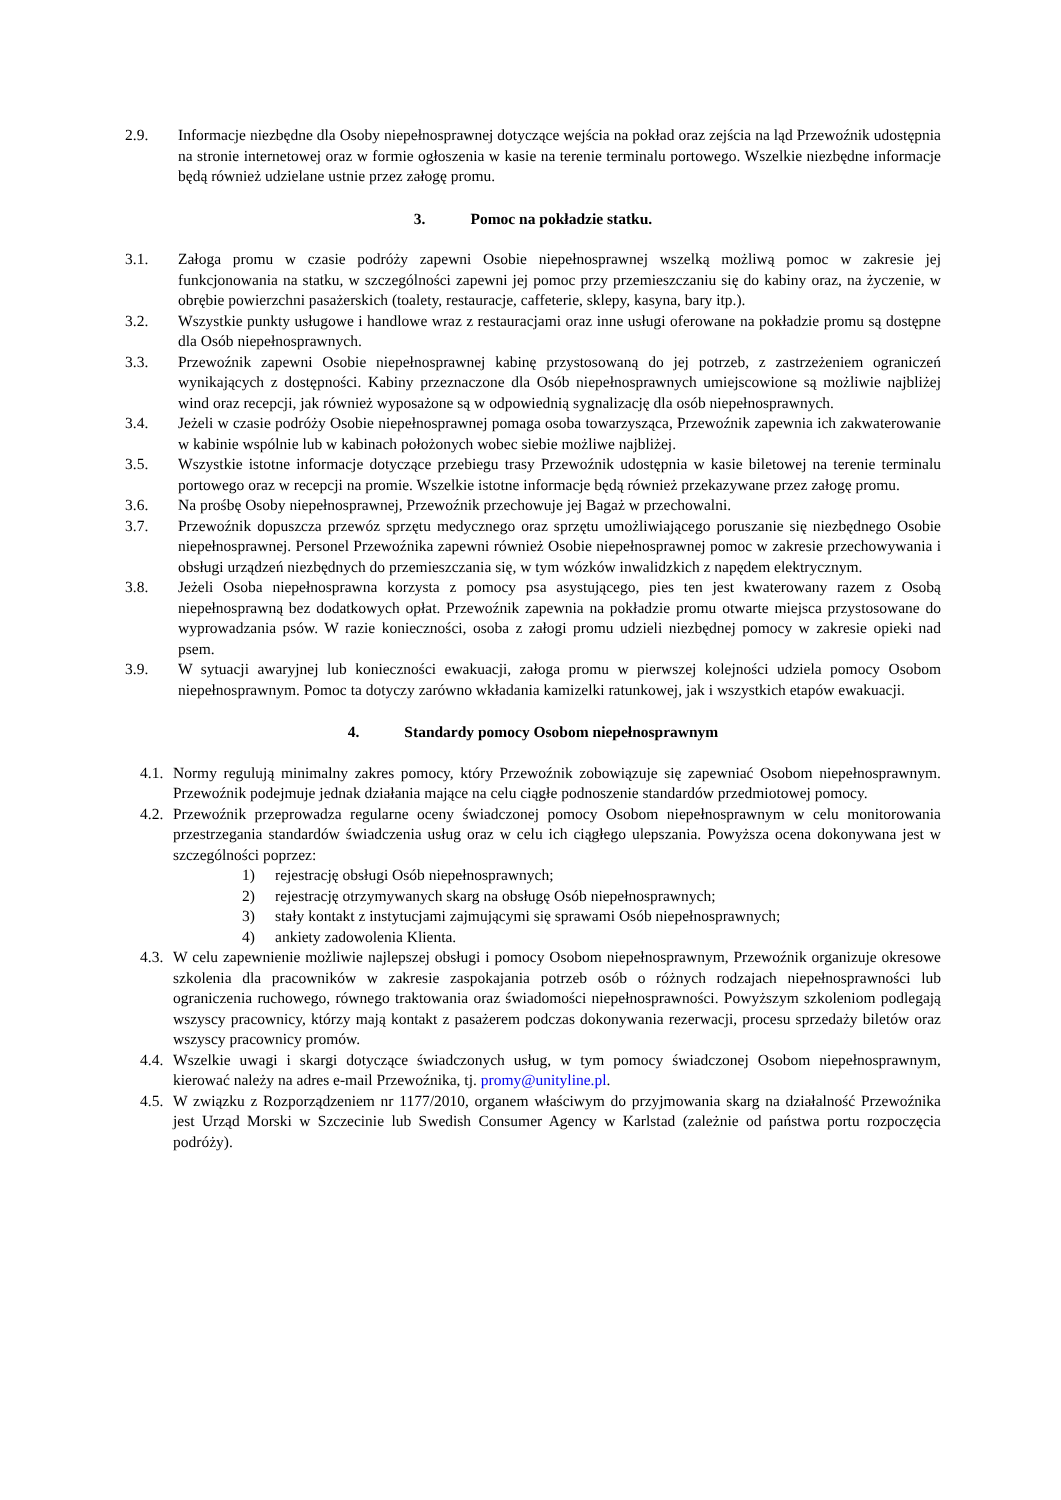2.9. Informacje niezbędne dla Osoby niepełnosprawnej dotyczące wejścia na pokład oraz zejścia na ląd Przewoźnik udostępnia na stronie internetowej oraz w formie ogłoszenia w kasie na terenie terminalu portowego. Wszelkie niezbędne informacje będą również udzielane ustnie przez załogę promu.
3. Pomoc na pokładzie statku.
3.1. Załoga promu w czasie podróży zapewni Osobie niepełnosprawnej wszelką możliwą pomoc w zakresie jej funkcjonowania na statku, w szczególności zapewni jej pomoc przy przemieszczaniu się do kabiny oraz, na życzenie, w obrębie powierzchni pasażerskich (toalety, restauracje, caffeterie, sklepy, kasyna, bary itp.).
3.2. Wszystkie punkty usługowe i handlowe wraz z restauracjami oraz inne usługi oferowane na pokładzie promu są dostępne dla Osób niepełnosprawnych.
3.3. Przewoźnik zapewni Osobie niepełnosprawnej kabinę przystosowaną do jej potrzeb, z zastrzeżeniem ograniczeń wynikających z dostępności. Kabiny przeznaczone dla Osób niepełnosprawnych umiejscowione są możliwie najbliżej wind oraz recepcji, jak również wyposażone są w odpowiednią sygnalizację dla osób niepełnosprawnych.
3.4. Jeżeli w czasie podróży Osobie niepełnosprawnej pomaga osoba towarzysząca, Przewoźnik zapewnia ich zakwaterowanie w kabinie wspólnie lub w kabinach położonych wobec siebie możliwe najbliżej.
3.5. Wszystkie istotne informacje dotyczące przebiegu trasy Przewoźnik udostępnia w kasie biletowej na terenie terminalu portowego oraz w recepcji na promie. Wszelkie istotne informacje będą również przekazywane przez załogę promu.
3.6. Na prośbę Osoby niepełnosprawnej, Przewoźnik przechowuje jej Bagaż w przechowalni.
3.7. Przewoźnik dopuszcza przewóz sprzętu medycznego oraz sprzętu umożliwiającego poruszanie się niezbędnego Osobie niepełnosprawnej. Personel Przewoźnika zapewni również Osobie niepełnosprawnej pomoc w zakresie przechowywania i obsługi urządzeń niezbędnych do przemieszczania się, w tym wózków inwalidzkich z napędem elektrycznym.
3.8. Jeżeli Osoba niepełnosprawna korzysta z pomocy psa asystującego, pies ten jest kwaterowany razem z Osobą niepełnosprawną bez dodatkowych opłat. Przewoźnik zapewnia na pokładzie promu otwarte miejsca przystosowane do wyprowadzania psów. W razie konieczności, osoba z załogi promu udzieli niezbędnej pomocy w zakresie opieki nad psem.
3.9. W sytuacji awaryjnej lub konieczności ewakuacji, załoga promu w pierwszej kolejności udziela pomocy Osobom niepełnosprawnym. Pomoc ta dotyczy zarówno wkładania kamizelki ratunkowej, jak i wszystkich etapów ewakuacji.
4. Standardy pomocy Osobom niepełnosprawnym
4.1.
Normy regulują minimalny zakres pomocy, który Przewoźnik zobowiązuje się zapewniać Osobom niepełnosprawnym. Przewoźnik podejmuje jednak działania mające na celu ciągłe podnoszenie standardów przedmiotowej pomocy.
4.2.
Przewoźnik przeprowadza regularne oceny świadczonej pomocy Osobom niepełnosprawnym w celu monitorowania przestrzegania standardów świadczenia usług oraz w celu ich ciągłego ulepszania. Powyższa ocena dokonywana jest w szczególności poprzez:
1) rejestrację obsługi Osób niepełnosprawnych;
2) rejestrację otrzymywanych skarg na obsługę Osób niepełnosprawnych;
3) stały kontakt z instytucjami zajmującymi się sprawami Osób niepełnosprawnych;
4) ankiety zadowolenia Klienta.
4.3.
W celu zapewnienie możliwie najlepszej obsługi i pomocy Osobom niepełnosprawnym, Przewoźnik organizuje okresowe szkolenia dla pracowników w zakresie zaspokajania potrzeb osób o różnych rodzajach niepełnosprawności lub ograniczenia ruchowego, równego traktowania oraz świadomości niepełnosprawności. Powyższym szkoleniom podlegają wszyscy pracownicy, którzy mają kontakt z pasażerem podczas dokonywania rezerwacji, procesu sprzedaży biletów oraz wszyscy pracownicy promów.
4.4.
Wszelkie uwagi i skargi dotyczące świadczonych usług, w tym pomocy świadczonej Osobom niepełnosprawnym, kierować należy na adres e-mail Przewoźnika, tj. promy@unityline.pl.
4.5.
W związku z Rozporządzeniem nr 1177/2010, organem właściwym do przyjmowania skarg na działalność Przewoźnika jest Urząd Morski w Szczecinie lub Swedish Consumer Agency w Karlstad (zależnie od państwa portu rozpoczęcia podróży).